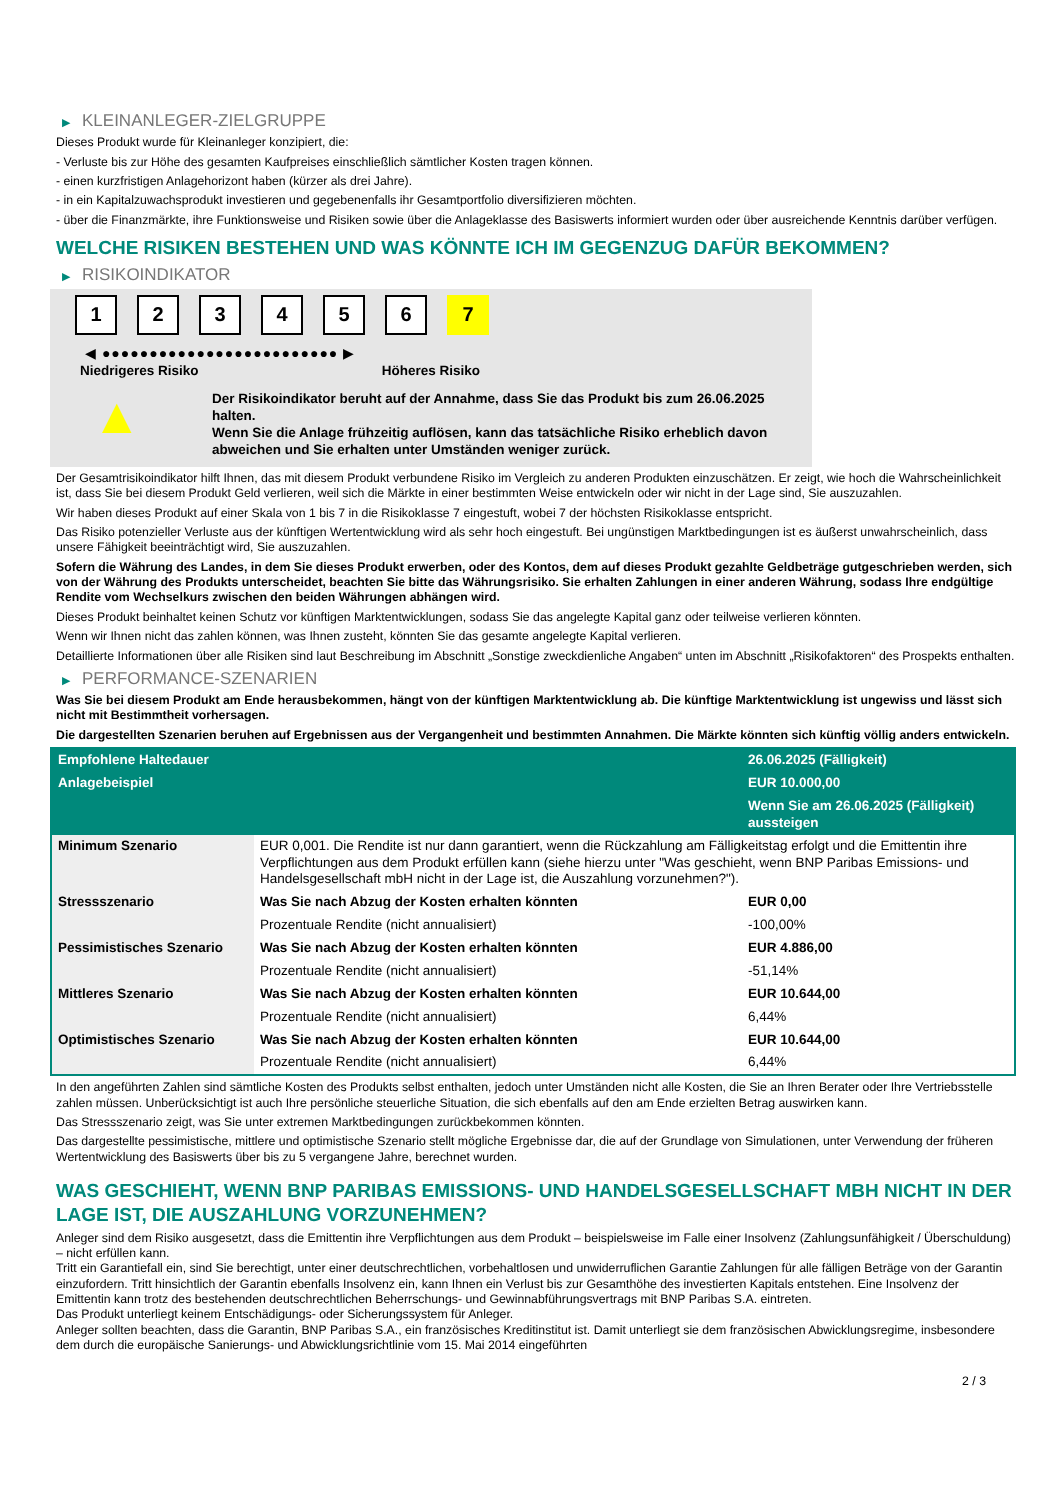▶ KLEINANLEGER-ZIELGRUPPE
Dieses Produkt wurde für Kleinanleger konzipiert, die:
- Verluste bis zur Höhe des gesamten Kaufpreises einschließlich sämtlicher Kosten tragen können.
- einen kurzfristigen Anlagehorizont haben (kürzer als drei Jahre).
- in ein Kapitalzuwachsprodukt investieren und gegebenenfalls ihr Gesamtportfolio diversifizieren möchten.
- über die Finanzmärkte, ihre Funktionsweise und Risiken sowie über die Anlageklasse des Basiswerts informiert wurden oder über ausreichende Kenntnis darüber verfügen.
WELCHE RISIKEN BESTEHEN UND WAS KÖNNTE ICH IM GEGENZUG DAFÜR BEKOMMEN?
▶ RISIKOINDIKATOR
1 2 3 4 5 6 7
◀ ●●●●●●●●●●●●●●●●●●●●●●●●● ▶
Niedrigeres Risiko Höheres Risiko
▲
Der Risikoindikator beruht auf der Annahme, dass Sie das Produkt bis zum 26.06.2025 halten.
Wenn Sie die Anlage frühzeitig auflösen, kann das tatsächliche Risiko erheblich davon abweichen und Sie erhalten unter Umständen weniger zurück.
Der Gesamtrisikoindikator hilft Ihnen, das mit diesem Produkt verbundene Risiko im Vergleich zu anderen Produkten einzuschätzen. Er zeigt, wie hoch die Wahrscheinlichkeit ist, dass Sie bei diesem Produkt Geld verlieren, weil sich die Märkte in einer bestimmten Weise entwickeln oder wir nicht in der Lage sind, Sie auszuzahlen.
Wir haben dieses Produkt auf einer Skala von 1 bis 7 in die Risikoklasse 7 eingestuft, wobei 7 der höchsten Risikoklasse entspricht.
Das Risiko potenzieller Verluste aus der künftigen Wertentwicklung wird als sehr hoch eingestuft. Bei ungünstigen Marktbedingungen ist es äußerst unwahrscheinlich, dass unsere Fähigkeit beeinträchtigt wird, Sie auszuzahlen.
Sofern die Währung des Landes, in dem Sie dieses Produkt erwerben, oder des Kontos, dem auf dieses Produkt gezahlte Geldbeträge gutgeschrieben werden, sich von der Währung des Produkts unterscheidet, beachten Sie bitte das Währungsrisiko. Sie erhalten Zahlungen in einer anderen Währung, sodass Ihre endgültige Rendite vom Wechselkurs zwischen den beiden Währungen abhängen wird.
Dieses Produkt beinhaltet keinen Schutz vor künftigen Marktentwicklungen, sodass Sie das angelegte Kapital ganz oder teilweise verlieren könnten.
Wenn wir Ihnen nicht das zahlen können, was Ihnen zusteht, könnten Sie das gesamte angelegte Kapital verlieren.
Detaillierte Informationen über alle Risiken sind laut Beschreibung im Abschnitt „Sonstige zweckdienliche Angaben“ unten im Abschnitt „Risikofaktoren“ des Prospekts enthalten.
▶ PERFORMANCE-SZENARIEN
Was Sie bei diesem Produkt am Ende herausbekommen, hängt von der künftigen Marktentwicklung ab. Die künftige Marktentwicklung ist ungewiss und lässt sich nicht mit Bestimmtheit vorhersagen.
Die dargestellten Szenarien beruhen auf Ergebnissen aus der Vergangenheit und bestimmten Annahmen. Die Märkte könnten sich künftig völlig anders entwickeln.
| Empfohlene Haltedauer | | 26.06.2025 (Fälligkeit) |
| --- | --- | --- |
| Anlagebeispiel | | EUR 10.000,00 |
| | | Wenn Sie am 26.06.2025 (Fälligkeit) aussteigen |
| Minimum Szenario | EUR 0,001. Die Rendite ist nur dann garantiert, wenn die Rückzahlung am Fälligkeitstag erfolgt und die Emittentin ihre Verpflichtungen aus dem Produkt erfüllen kann (siehe hierzu unter "Was geschieht, wenn BNP Paribas Emissions- und Handelsgesellschaft mbH nicht in der Lage ist, die Auszahlung vorzunehmen?"). | |
| Stressszenario | Was Sie nach Abzug der Kosten erhalten könnten | EUR 0,00 |
| | Prozentuale Rendite (nicht annualisiert) | -100,00% |
| Pessimistisches Szenario | Was Sie nach Abzug der Kosten erhalten könnten | EUR 4.886,00 |
| | Prozentuale Rendite (nicht annualisiert) | -51,14% |
| Mittleres Szenario | Was Sie nach Abzug der Kosten erhalten könnten | EUR 10.644,00 |
| | Prozentuale Rendite (nicht annualisiert) | 6,44% |
| Optimistisches Szenario | Was Sie nach Abzug der Kosten erhalten könnten | EUR 10.644,00 |
| | Prozentuale Rendite (nicht annualisiert) | 6,44% |
In den angeführten Zahlen sind sämtliche Kosten des Produkts selbst enthalten, jedoch unter Umständen nicht alle Kosten, die Sie an Ihren Berater oder Ihre Vertriebsstelle zahlen müssen. Unberücksichtigt ist auch Ihre persönliche steuerliche Situation, die sich ebenfalls auf den am Ende erzielten Betrag auswirken kann.
Das Stressszenario zeigt, was Sie unter extremen Marktbedingungen zurückbekommen könnten.
Das dargestellte pessimistische, mittlere und optimistische Szenario stellt mögliche Ergebnisse dar, die auf der Grundlage von Simulationen, unter Verwendung der früheren Wertentwicklung des Basiswerts über bis zu 5 vergangene Jahre, berechnet wurden.
WAS GESCHIEHT, WENN BNP PARIBAS EMISSIONS- UND HANDELSGESELLSCHAFT MBH NICHT IN DER LAGE IST, DIE AUSZAHLUNG VORZUNEHMEN?
Anleger sind dem Risiko ausgesetzt, dass die Emittentin ihre Verpflichtungen aus dem Produkt – beispielsweise im Falle einer Insolvenz (Zahlungsunfähigkeit / Überschuldung) – nicht erfüllen kann.
Tritt ein Garantiefall ein, sind Sie berechtigt, unter einer deutschrechtlichen, vorbehaltlosen und unwiderruflichen Garantie Zahlungen für alle fälligen Beträge von der Garantin einzufordern. Tritt hinsichtlich der Garantin ebenfalls Insolvenz ein, kann Ihnen ein Verlust bis zur Gesamthöhe des investierten Kapitals entstehen. Eine Insolvenz der Emittentin kann trotz des bestehenden deutschrechtlichen Beherrschungs- und Gewinnabführungsvertrags mit BNP Paribas S.A. eintreten.
Das Produkt unterliegt keinem Entschädigungs- oder Sicherungssystem für Anleger.
Anleger sollten beachten, dass die Garantin, BNP Paribas S.A., ein französisches Kreditinstitut ist. Damit unterliegt sie dem französischen Abwicklungsregime, insbesondere dem durch die europäische Sanierungs- und Abwicklungsrichtlinie vom 15. Mai 2014 eingeführten
2 / 3